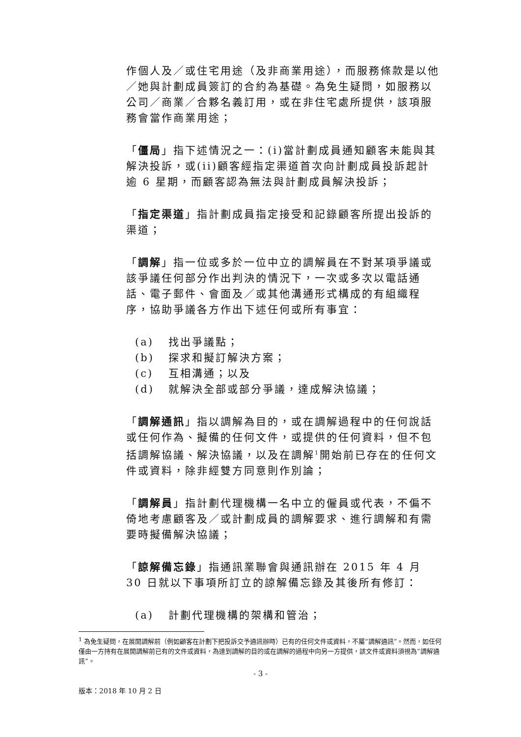作個人及／或住宅用途（及非商業用途），而服務條款是以他／她與計劃成員簽訂的合約為基礎。為免生疑問，如服務以公司／商業／合夥名義訂用，或在非住宅處所提供，該項服務會當作商業用途；
「僵局」指下述情況之一：(i)當計劃成員通知顧客未能與其解決投訴，或(ii)顧客經指定渠道首次向計劃成員投訴起計逾 6 星期，而顧客認為無法與計劃成員解決投訴；
「指定渠道」指計劃成員指定接受和記錄顧客所提出投訴的渠道；
「調解」指一位或多於一位中立的調解員在不對某項爭議或該爭議任何部分作出判決的情況下，一次或多次以電話通話、電子郵件、會面及／或其他溝通形式構成的有組織程序，協助爭議各方作出下述任何或所有事宜：
(a) 找出爭議點；
(b) 探求和擬訂解決方案；
(c) 互相溝通；以及
(d) 就解決全部或部分爭議，達成解決協議；
「調解通訊」指以調解為目的，或在調解過程中的任何說話或任何作為、擬備的任何文件，或提供的任何資料，但不包括調解協議、解決協議，以及在調解<sup>1</sup>開始前已存在的任何文件或資料，除非經雙方同意則作別論；
「調解員」指計劃代理機構一名中立的僱員或代表，不偏不倚地考慮顧客及／或計劃成員的調解要求、進行調解和有需要時擬備解決協議；
「諒解備忘錄」指通訊業聯會與通訊辦在 2015 年 4 月 30 日就以下事項所訂立的諒解備忘錄及其後所有修訂：
(a) 計劃代理機構的架構和管治；
<sup>1</sup> 為免生疑問，在展開調解前（例如顧客在計劃下把投訴交予通訊辦時）已有的任何文件或資料，不屬“調解通訊”。然而，如任何僅由一方持有在展開調解前已有的文件或資料，為達到調解的目的或在調解的過程中向另一方提供，該文件或資料須視為“調解通訊”。
- 3 -
版本：2018 年 10 月 2 日